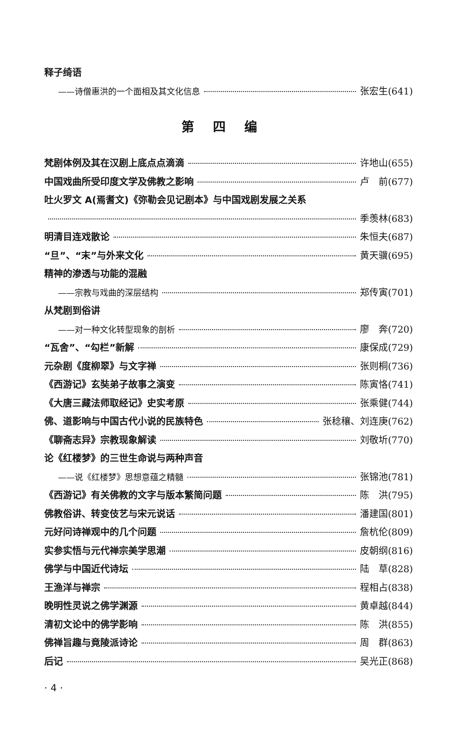释子绮语
——诗僧惠洪的一个面相及其文化信息 张宏生(641)
第四编
梵剧体例及其在汉剧上底点点滴滴 许地山(655)
中国戏曲所受印度文学及佛教之影响 卢　前(677)
吐火罗文 A(焉耆文)《弥勒会见记剧本》与中国戏剧发展之关系
季羡林(683)
明清目连戏散论 朱恒夫(687)
“旦”、“末”与外来文化 黄天骥(695)
精神的渗透与功能的混融
——宗教与戏曲的深层结构 郑传寅(701)
从梵剧到俗讲
——对一种文化转型现象的剖析 廖　奔(720)
“瓦舍”、“勾栏”新解 康保成(729)
元杂剧《度柳翠》与文字禅 张则桐(736)
《西游记》玄奘弟子故事之演变 陈寅恪(741)
《大唐三藏法师取经记》史实考原 张乘健(744)
佛、道影响与中国古代小说的民族特色 张稔穰、刘连庚(762)
《聊斋志异》宗教现象解读 刘敬圻(770)
论《红楼梦》的三世生命说与两种声音
——说《红楼梦》思想意蕴之精髓 张锦池(781)
《西游记》有关佛教的文字与版本繁简问题 陈　洪(795)
佛教俗讲、转变伎艺与宋元说话 潘建国(801)
元好问诗禅观中的几个问题 詹杭伦(809)
实参实悟与元代禅宗美学思潮 皮朝纲(816)
佛学与中国近代诗坛 陆　草(828)
王渔洋与禅宗 程相占(838)
晚明性灵说之佛学渊源 黄卓越(844)
清初文论中的佛学影响 陈　洪(855)
佛禅旨趣与竟陵派诗论 周　群(863)
后记 吴光正(868)
· 4 ·